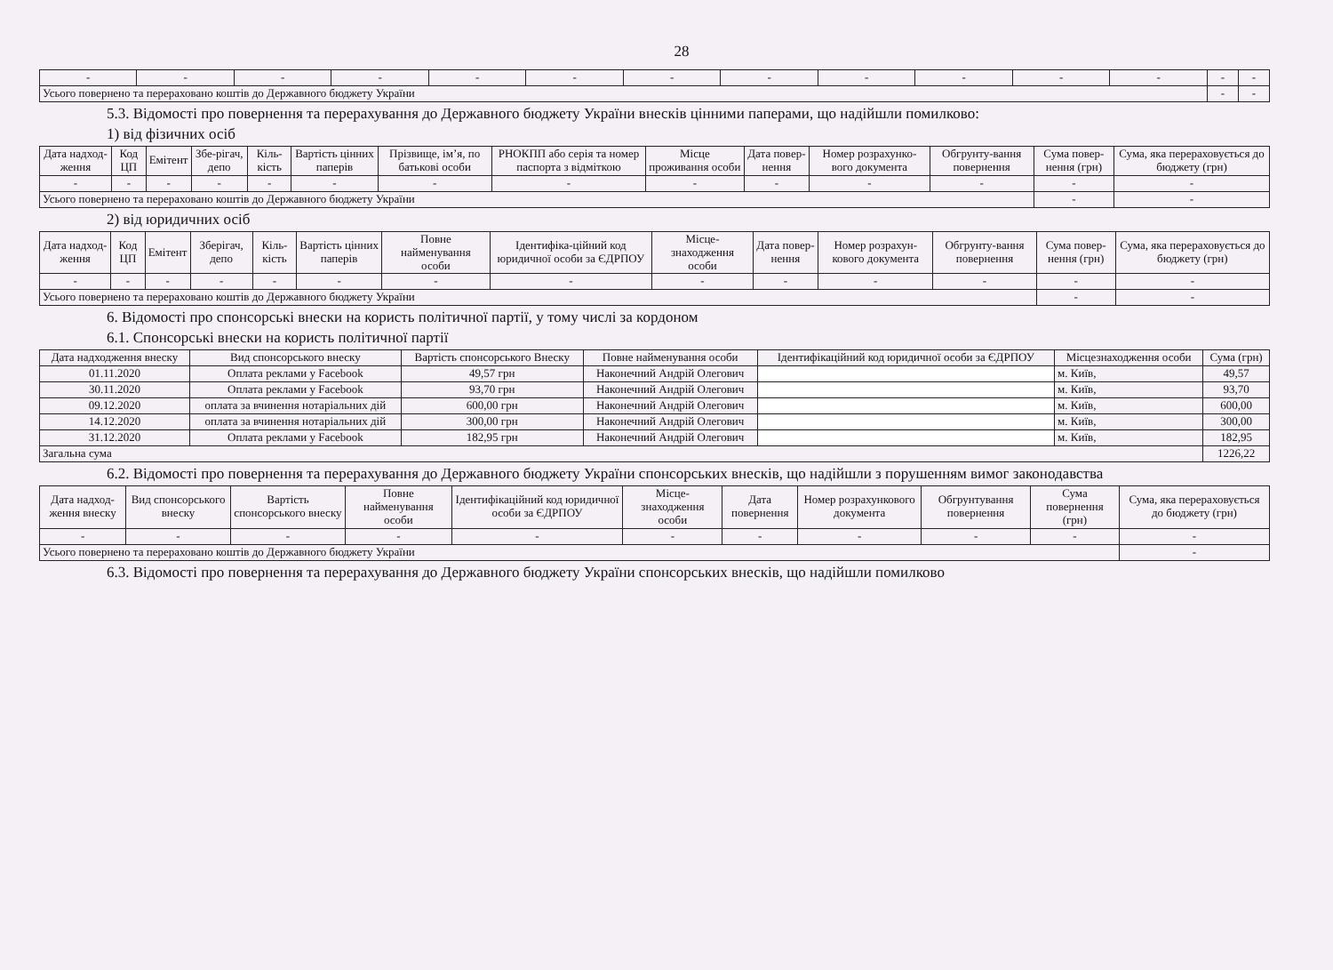28
| - | - | - | - | - | - | - | - | - | - | - | - | - | - |
| Усього повернено та перераховано коштів до Державного бюджету України | | | | | | | | | | | | - | - |
5.3. Відомості про повернення та перерахування до Державного бюджету України внесків цінними паперами, що надійшли помилково:
1) від фізичних осіб
| Дата надход-ження | Код ЦП | Емітент | Збе-рігач, депо | Кіль-кість | Вартість цінних паперів | Прізвище, ім’я, по батькові особи | РНОКПП або серія та номер паспорта з відміткою | Місце проживання особи | Дата повер-нення | Номер розрахунко-вого документа | Обгрунту-вання повернення | Сума повер-нення (грн) | Сума, яка перераховується до бюджету (грн) |
| --- | --- | --- | --- | --- | --- | --- | --- | --- | --- | --- | --- | --- | --- |
| - | - | - | - | - | - | - | - | - | - | - | - | - | - |
| Усього повернено та перераховано коштів до Державного бюджету України | | | | | | | | | | | | - | - |
2) від юридичних осіб
| Дата надход-ження | Код ЦП | Емітент | Зберігач, депо | Кіль-кість | Вартість цінних паперів | Повне найменування особи | Ідентифіка-ційний код юридичної особи за ЄДРПОУ | Місце-знаходження особи | Дата повер-нення | Номер розрахун-кового документа | Обгрунту-вання повернення | Сума повер-нення (грн) | Сума, яка перераховується до бюджету (грн) |
| --- | --- | --- | --- | --- | --- | --- | --- | --- | --- | --- | --- | --- | --- |
| - | - | - | - | - | - | - | - | - | - | - | - | - | - |
| Усього повернено та перераховано коштів до Державного бюджету України | | | | | | | | | | | | - | - |
6. Відомості про спонсорські внески на користь політичної партії, у тому числі за кордоном
6.1. Спонсорські внески на користь політичної партії
| Дата надходження внеску | Вид спонсорського внеску | Вартість спонсорського Внеску | Повне найменування особи | Ідентифікаційний код юридичної особи за ЄДРПОУ | Місцезнаходження особи | Сума (грн) |
| --- | --- | --- | --- | --- | --- | --- |
| 01.11.2020 | Оплата реклами у Facebook | 49,57 грн | Наконечний Андрій Олегович | | м. Київ, | 49,57 |
| 30.11.2020 | Оплата реклами у Facebook | 93,70 грн | Наконечний Андрій Олегович | | м. Київ, | 93,70 |
| 09.12.2020 | оплата за вчинення нотаріальних дій | 600,00 грн | Наконечний Андрій Олегович | | м. Київ, | 600,00 |
| 14.12.2020 | оплата за вчинення нотаріальних дій | 300,00 грн | Наконечний Андрій Олегович | | м. Київ, | 300,00 |
| 31.12.2020 | Оплата реклами у Facebook | 182,95 грн | Наконечний Андрій Олегович | | м. Київ, | 182,95 |
| Загальна сума | | | | | | 1226,22 |
6.2. Відомості про повернення та перерахування до Державного бюджету України спонсорських внесків, що надійшли з порушенням вимог законодавства
| Дата надход-ження внеску | Вид спонсорського внеску | Вартість спонсорського внеску | Повне найменування особи | Ідентифікаційний код юридичної особи за ЄДРПОУ | Місце-знаходження особи | Дата повернення | Номер розрахункового документа | Обгрунтування повернення | Сума повернення (грн) | Сума, яка перераховується до бюджету (грн) |
| --- | --- | --- | --- | --- | --- | --- | --- | --- | --- | --- |
| - | - | - | - | - | - | - | - | - | - | - |
| Усього повернено та перераховано коштів до Державного бюджету України | | | | | | | | | | - |
6.3. Відомості про повернення та перерахування до Державного бюджету України спонсорських внесків, що надійшли помилково